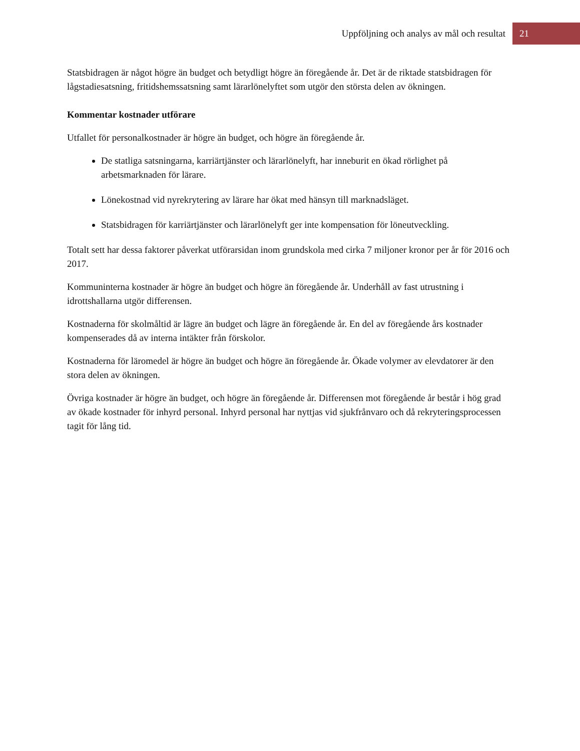Uppföljning och analys av mål och resultat 21
Statsbidragen är något högre än budget och betydligt högre än föregående år. Det är de riktade statsbidragen för lågstadiesatsning, fritidshemssatsning samt lärarlönelyftet som utgör den största delen av ökningen.
Kommentar kostnader utförare
Utfallet för personalkostnader är högre än budget, och högre än föregående år.
De statliga satsningarna, karriärtjänster och lärarlönelyft, har inneburit en ökad rörlighet på arbetsmarknaden för lärare.
Lönekostnad vid nyrekrytering av lärare har ökat med hänsyn till marknadsläget.
Statsbidragen för karriärtjänster och lärarlönelyft ger inte kompensation för löneutveckling.
Totalt sett har dessa faktorer påverkat utförarsidan inom grundskola med cirka 7 miljoner kronor per år för 2016 och 2017.
Kommuninterna kostnader är högre än budget och högre än föregående år. Underhåll av fast utrustning i idrottshallarna utgör differensen.
Kostnaderna för skolmåltid är lägre än budget och lägre än föregående år. En del av föregående års kostnader kompenserades då av interna intäkter från förskolor.
Kostnaderna för läromedel är högre än budget och högre än föregående år. Ökade volymer av elevdatorer är den stora delen av ökningen.
Övriga kostnader är högre än budget, och högre än föregående år. Differensen mot föregående år består i hög grad av ökade kostnader för inhyrd personal. Inhyrd personal har nyttjas vid sjukfrånvaro och då rekryteringsprocessen tagit för lång tid.